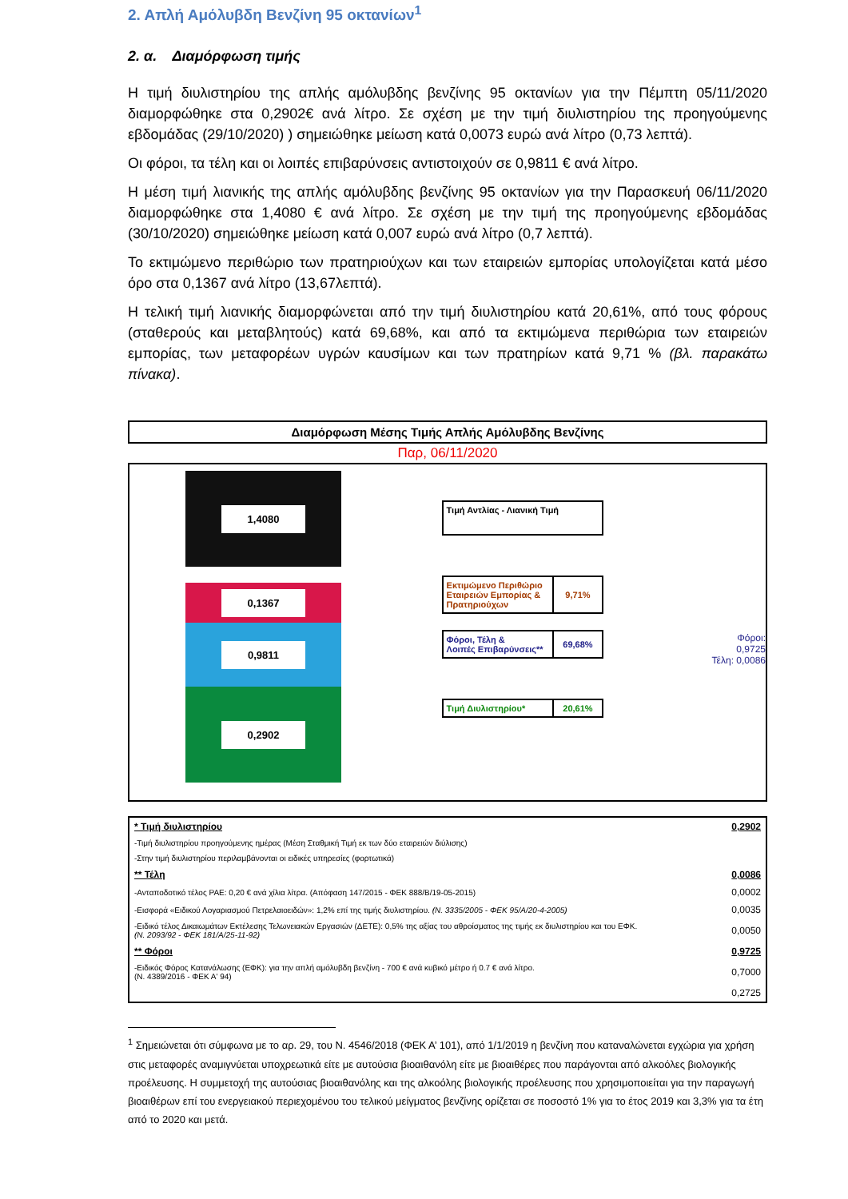2. Απλή Αμόλυβδη Βενζίνη 95 οκτανίων<sup>1</sup>
2. α. Διαμόρφωση τιμής
Η τιμή διυλιστηρίου της απλής αμόλυβδης βενζίνης 95 οκτανίων για την Πέμπτη 05/11/2020 διαμορφώθηκε στα 0,2902€ ανά λίτρο. Σε σχέση με την τιμή διυλιστηρίου της προηγούμενης εβδομάδας (29/10/2020) ) σημειώθηκε μείωση κατά 0,0073 ευρώ ανά λίτρο (0,73 λεπτά).
Οι φόροι, τα τέλη και οι λοιπές επιβαρύνσεις αντιστοιχούν σε 0,9811 € ανά λίτρο.
Η μέση τιμή λιανικής της απλής αμόλυβδης βενζίνης 95 οκτανίων για την Παρασκευή 06/11/2020 διαμορφώθηκε στα 1,4080 € ανά λίτρο. Σε σχέση με την τιμή της προηγούμενης εβδομάδας (30/10/2020) σημειώθηκε μείωση κατά 0,007 ευρώ ανά λίτρο (0,7 λεπτά).
Το εκτιμώμενο περιθώριο των πρατηριούχων και των εταιρειών εμπορίας υπολογίζεται κατά μέσο όρο στα 0,1367 ανά λίτρο (13,67λεπτά).
Η τελική τιμή λιανικής διαμορφώνεται από την τιμή διυλιστηρίου κατά 20,61%, από τους φόρους (σταθερούς και μεταβλητούς) κατά 69,68%, και από τα εκτιμώμενα περιθώρια των εταιρειών εμπορίας, των μεταφορέων υγρών καυσίμων και των πρατηρίων κατά 9,71 % (βλ. παρακάτω πίνακα).
Διαμόρφωση Μέσης Τιμής Απλής Αμόλυβδης Βενζίνης
Παρ, 06/11/2020
1,4080
0,1367
0,9811
0,2902
Τιμή Αντλίας - Λιανική Τιμή
Εκτιμώμενο Περιθώριο Εταιρειών Εμπορίας & Πρατηριούχων
9,71%
Φόροι, Τέλη &
Λοιπές Επιβαρύνσεις**
69,68%
Τιμή Διυλιστηρίου*
20,61%
Φόροι: 0,9725
Τέλη: 0,0086
| * Τιμή διυλιστηρίου | 0,2902 |
| -Τιμή διυλιστηρίου προηγούμενης ημέρας (Μέση Σταθμική Τιμή εκ των δύο εταιρειών διύλισης) | |
| -Στην τιμή διυλιστηρίου περιλαμβάνονται οι ειδικές υπηρεσίες (φορτωτικά) | |
| ** Τέλη | 0,0086 |
| -Ανταποδοτικό τέλος ΡΑΕ: 0,20 € ανά χίλια λίτρα. (Απόφαση 147/2015 - ΦΕΚ 888/Β/19-05-2015) | 0,0002 |
| -Εισφορά «Ειδικού Λογαριασμού Πετρελαιοειδών»: 1,2% επί της τιμής διυλιστηρίου. (Ν. 3335/2005 - ΦΕΚ 95/Α/20-4-2005) | 0,0035 |
| -Ειδικό τέλος Δικαιωμάτων Εκτέλεσης Τελωνειακών Εργασιών (ΔΕΤΕ): 0,5% της αξίας του αθροίσματος της τιμής εκ διυλιστηρίου και του ΕΦΚ. (Ν. 2093/92 - ΦΕΚ 181/Α/25-11-92) | 0,0050 |
| ** Φόροι | 0,9725 |
| -Ειδικός Φόρος Κατανάλωσης (ΕΦΚ): για την απλή αμόλυβδη βενζίνη - 700 € ανά κυβικό μέτρο ή 0.7 € ανά λίτρο. (Ν. 4389/2016 - ΦΕΚ Α' 94) | 0,7000 |
| | 0,2725 |
<sup>1</sup> Σημειώνεται ότι σύμφωνα με το αρ. 29, του Ν. 4546/2018 (ΦΕΚ Α’ 101), από 1/1/2019 η βενζίνη που καταναλώνεται εγχώρια για χρήση στις μεταφορές αναμιγνύεται υποχρεωτικά είτε με αυτούσια βιοαιθανόλη είτε με βιοαιθέρες που παράγονται από αλκοόλες βιολογικής προέλευσης. Η συμμετοχή της αυτούσιας βιοαιθανόλης και της αλκοόλης βιολογικής προέλευσης που χρησιμοποιείται για την παραγωγή βιοαιθέρων επί του ενεργειακού περιεχομένου του τελικού μείγματος βενζίνης ορίζεται σε ποσοστό 1% για το έτος 2019 και 3,3% για τα έτη από το 2020 και μετά.